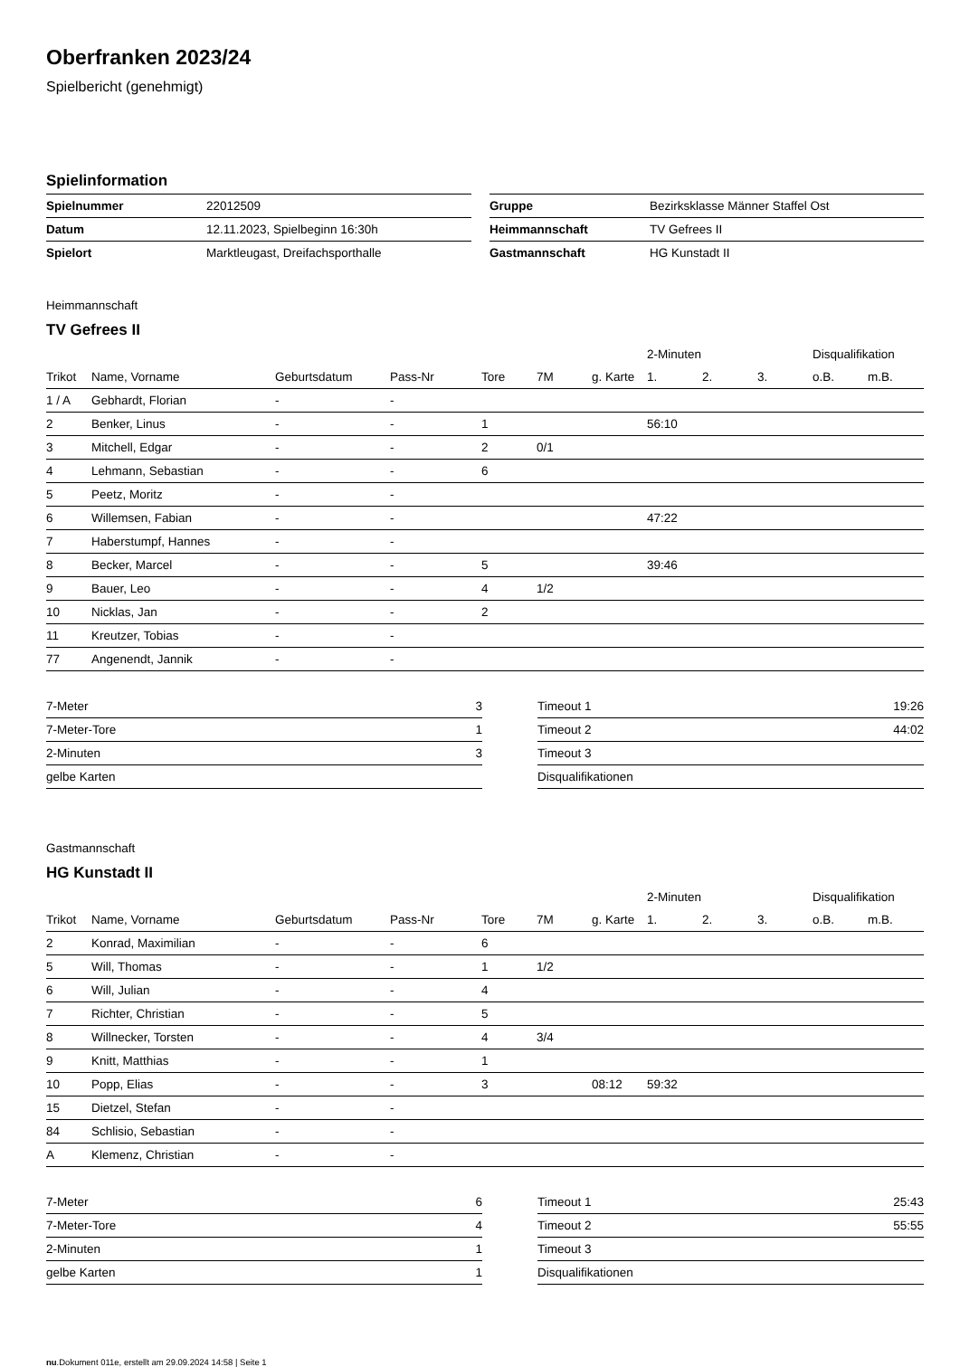Oberfranken 2023/24
Spielbericht (genehmigt)
Spielinformation
| Spielnummer | 22012509 | | Gruppe | Bezirksklasse Männer Staffel Ost |
| Datum | 12.11.2023, Spielbeginn 16:30h | | Heimmannschaft | TV Gefrees II |
| Spielort | Marktleugast, Dreifachsporthalle | | Gastmannschaft | HG Kunstadt II |
Heimmannschaft
TV Gefrees II
| | | | | | | | 2-Minuten | | | Disqualifikation | |
| --- | --- | --- | --- | --- | --- | --- | --- | --- | --- | --- | --- |
| Trikot | Name, Vorname | Geburtsdatum | Pass-Nr | Tore | 7M | g. Karte | 1. | 2. | 3. | o.B. | m.B. |
| 1 / A | Gebhardt, Florian | - | - | | | | | | | | |
| 2 | Benker, Linus | - | - | 1 | | | 56:10 | | | | |
| 3 | Mitchell, Edgar | - | - | 2 | 0/1 | | | | | | |
| 4 | Lehmann, Sebastian | - | - | 6 | | | | | | | |
| 5 | Peetz, Moritz | - | - | | | | | | | | |
| 6 | Willemsen, Fabian | - | - | | | | 47:22 | | | | |
| 7 | Haberstumpf, Hannes | - | - | | | | | | | | |
| 8 | Becker, Marcel | - | - | 5 | | | 39:46 | | | | |
| 9 | Bauer, Leo | - | - | 4 | 1/2 | | | | | | |
| 10 | Nicklas, Jan | - | - | 2 | | | | | | | |
| 11 | Kreutzer, Tobias | - | - | | | | | | | | |
| 77 | Angenendt, Jannik | - | - | | | | | | | | |
| 7-Meter | 3 |
| 7-Meter-Tore | 1 |
| 2-Minuten | 3 |
| gelbe Karten | |
| Timeout 1 | 19:26 |
| Timeout 2 | 44:02 |
| Timeout 3 | |
| Disqualifikationen | |
Gastmannschaft
HG Kunstadt II
| | | | | | | | 2-Minuten | | | Disqualifikation | |
| --- | --- | --- | --- | --- | --- | --- | --- | --- | --- | --- | --- |
| Trikot | Name, Vorname | Geburtsdatum | Pass-Nr | Tore | 7M | g. Karte | 1. | 2. | 3. | o.B. | m.B. |
| 2 | Konrad, Maximilian | - | - | 6 | | | | | | | |
| 5 | Will, Thomas | - | - | 1 | 1/2 | | | | | | |
| 6 | Will, Julian | - | - | 4 | | | | | | | |
| 7 | Richter, Christian | - | - | 5 | | | | | | | |
| 8 | Willnecker, Torsten | - | - | 4 | 3/4 | | | | | | |
| 9 | Knitt, Matthias | - | - | 1 | | | | | | | |
| 10 | Popp, Elias | - | - | 3 | | 08:12 | 59:32 | | | | |
| 15 | Dietzel, Stefan | - | - | | | | | | | | |
| 84 | Schlisio, Sebastian | - | - | | | | | | | | |
| A | Klemenz, Christian | - | - | | | | | | | | |
| 7-Meter | 6 |
| 7-Meter-Tore | 4 |
| 2-Minuten | 1 |
| gelbe Karten | 1 |
| Timeout 1 | 25:43 |
| Timeout 2 | 55:55 |
| Timeout 3 | |
| Disqualifikationen | |
nu.Dokument 011e, erstellt am 29.09.2024 14:58 | Seite 1